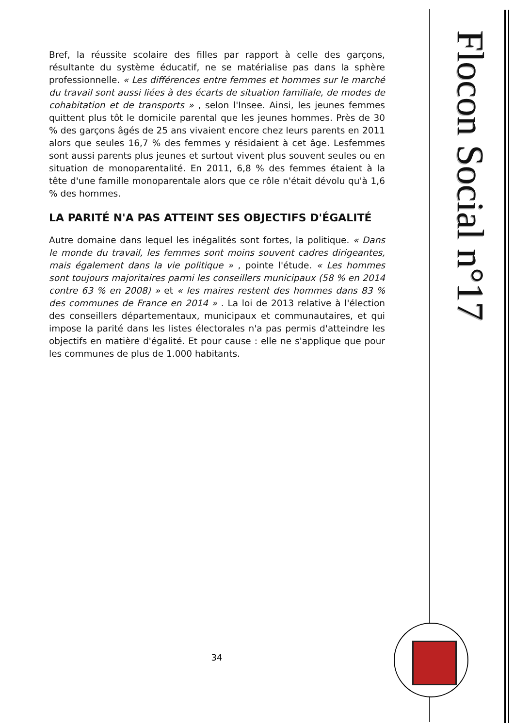Bref, la réussite scolaire des filles par rapport à celle des garçons, résultante du système éducatif, ne se matérialise pas dans la sphère professionnelle. « Les différences entre femmes et hommes sur le marché du travail sont aussi liées à des écarts de situation familiale, de modes de cohabitation et de transports » , selon l'Insee. Ainsi, les jeunes femmes quittent plus tôt le domicile parental que les jeunes hommes. Près de 30 % des garçons âgés de 25 ans vivaient encore chez leurs parents en 2011 alors que seules 16,7 % des femmes y résidaient à cet âge. Lesfemmes sont aussi parents plus jeunes et surtout vivent plus souvent seules ou en situation de monoparentalité. En 2011, 6,8 % des femmes étaient à la tête d'une famille monoparentale alors que ce rôle n'était dévolu qu'à 1,6 % des hommes.
LA PARITÉ N'A PAS ATTEINT SES OBJECTIFS D'ÉGALITÉ
Autre domaine dans lequel les inégalités sont fortes, la politique. « Dans le monde du travail, les femmes sont moins souvent cadres dirigeantes, mais également dans la vie politique » , pointe l'étude. « Les hommes sont toujours majoritaires parmi les conseillers municipaux (58 % en 2014 contre 63 % en 2008) » et « les maires restent des hommes dans 83 % des communes de France en 2014 » . La loi de 2013 relative à l'élection des conseillers départementaux, municipaux et communautaires, et qui impose la parité dans les listes électorales n'a pas permis d'atteindre les objectifs en matière d'égalité. Et pour cause : elle ne s'applique que pour les communes de plus de 1.000 habitants.
34
Flocon Social n°17